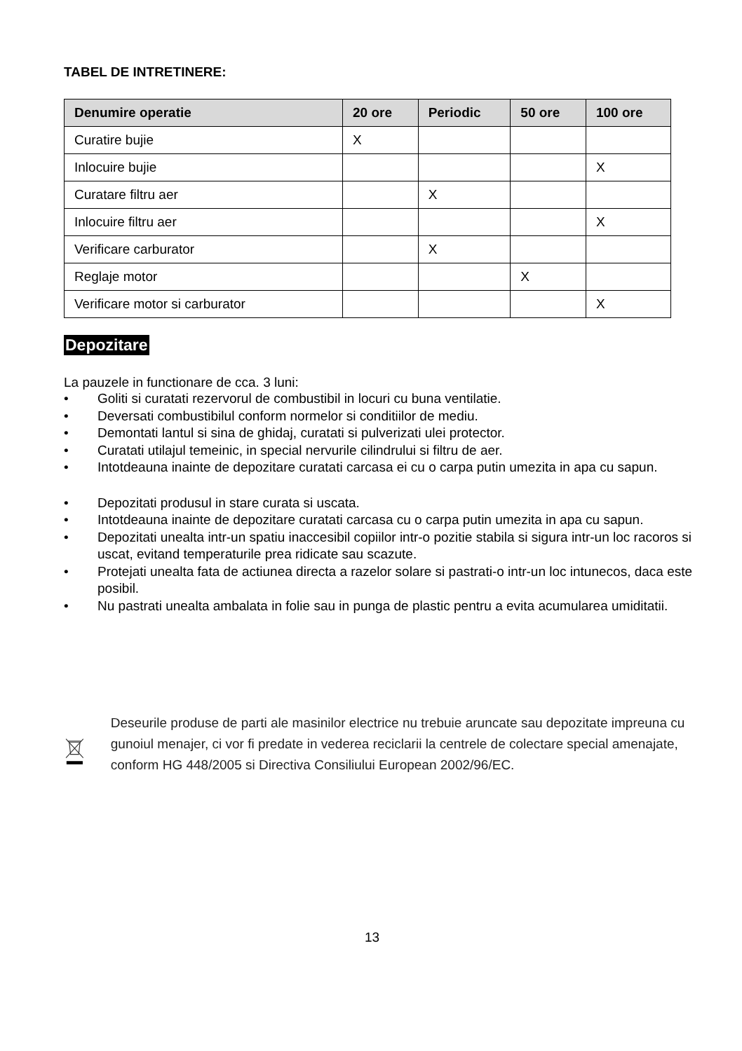TABEL DE INTRETINERE:
| Denumire operatie | 20 ore | Periodic | 50 ore | 100 ore |
| --- | --- | --- | --- | --- |
| Curatire bujie | X | | | |
| Inlocuire bujie | | | | X |
| Curatare filtru aer | | X | | |
| Inlocuire filtru aer | | | | X |
| Verificare carburator | | X | | |
| Reglaje motor | | | X | |
| Verificare motor si carburator | | | | X |
Depozitare
La pauzele in functionare de cca. 3 luni:
• Goliti si curatati rezervorul de combustibil in locuri cu buna ventilatie.
• Deversati combustibilul conform normelor si conditiilor de mediu.
• Demontati lantul si sina de ghidaj, curatati si pulverizati ulei protector.
• Curatati utilajul temeinic, in special nervurile cilindrului si filtru de aer.
• Intotdeauna inainte de depozitare curatati carcasa ei cu o carpa putin umezita in apa cu sapun.
• Depozitati produsul in stare curata si uscata.
• Intotdeauna inainte de depozitare curatati carcasa cu o carpa putin umezita in apa cu sapun.
• Depozitati unealta intr-un spatiu inaccesibil copiilor intr-o pozitie stabila si sigura intr-un loc racoros si uscat, evitand temperaturile prea ridicate sau scazute.
• Protejati unealta fata de actiunea directa a razelor solare si pastrati-o intr-un loc intunecos, daca este posibil.
• Nu pastrati unealta ambalata in folie sau in punga de plastic pentru a evita acumularea umiditatii.
Deseurile produse de parti ale masinilor electrice nu trebuie aruncate sau depozitate impreuna cu gunoiul menajer, ci vor fi predate in vederea reciclarii la centrele de colectare special amenajate, conform HG 448/2005 si Directiva Consiliului European 2002/96/EC.
13